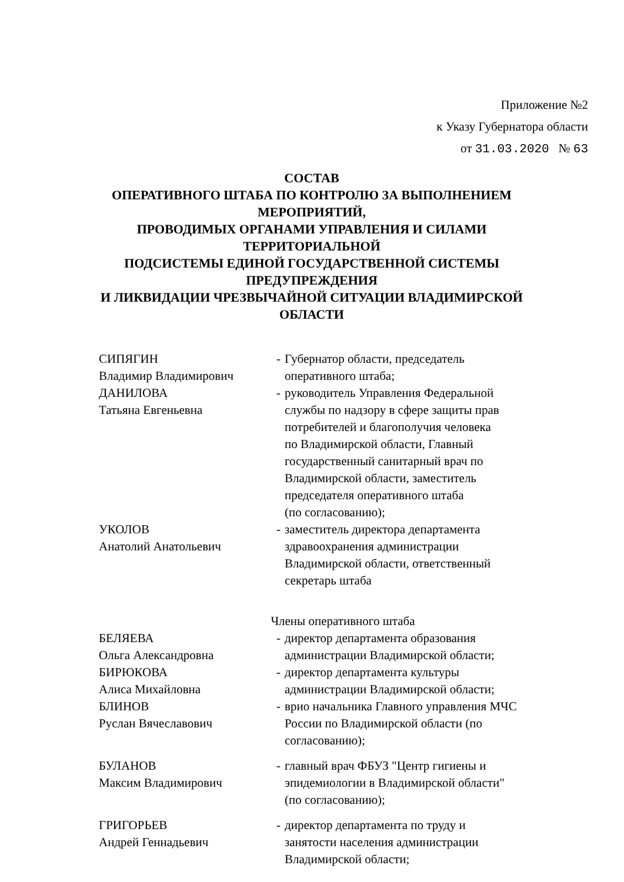Приложение №2
к Указу Губернатора области
от 31.03.2020 № 63
СОСТАВ
ОПЕРАТИВНОГО ШТАБА ПО КОНТРОЛЮ ЗА ВЫПОЛНЕНИЕМ МЕРОПРИЯТИЙ,
ПРОВОДИМЫХ ОРГАНАМИ УПРАВЛЕНИЯ И СИЛАМИ ТЕРРИТОРИАЛЬНОЙ
ПОДСИСТЕМЫ ЕДИНОЙ ГОСУДАРСТВЕННОЙ СИСТЕМЫ ПРЕДУПРЕЖДЕНИЯ
И ЛИКВИДАЦИИ ЧРЕЗВЫЧАЙНОЙ СИТУАЦИИ ВЛАДИМИРСКОЙ ОБЛАСТИ
СИПЯГИН
Владимир Владимирович
- Губернатор области, председатель
оперативного штаба;
ДАНИЛОВА
Татьяна Евгеньевна
- руководитель Управления Федеральной
службы по надзору в сфере защиты прав
потребителей и благополучия человека
по Владимирской области, Главный
государственный санитарный врач по
Владимирской области, заместитель
председателя оперативного штаба
(по согласованию);
УКОЛОВ
Анатолий Анатольевич
- заместитель директора департамента
здравоохранения администрации
Владимирской области, ответственный
секретарь штаба
Члены оперативного штаба
БЕЛЯЕВА
Ольга Александровна
- директор департамента образования
администрации Владимирской области;
БИРЮКОВА
Алиса Михайловна
- директор департамента культуры
администрации Владимирской области;
БЛИНОВ
Руслан Вячеславович
- врио начальника Главного управления МЧС
России по Владимирской области (по
согласованию);
БУЛАНОВ
Максим Владимирович
- главный врач ФБУЗ "Центр гигиены и
эпидемиологии в Владимирской области"
(по согласованию);
ГРИГОРЬЕВ
Андрей Геннадьевич
- директор департамента по труду и
занятости населения администрации
Владимирской области;